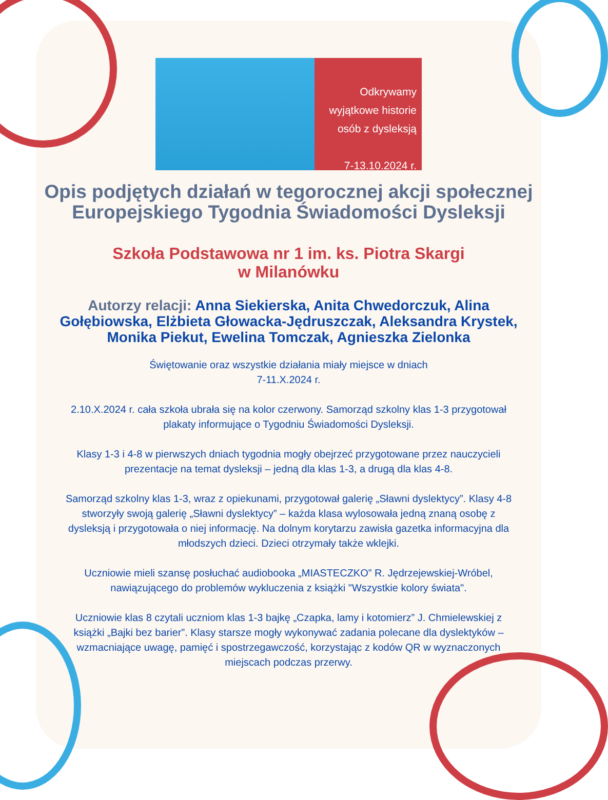Odkrywamy
wyjątkowe historie
osób z dysleksją
7-13.10.2024 r.
Opis podjętych działań w tegorocznej akcji społecznej
Europejskiego Tygodnia Świadomości Dysleksji
Szkoła Podstawowa nr 1 im. ks. Piotra Skargi
w Milanówku
Autorzy relacji: Anna Siekierska, Anita Chwedorczuk, Alina Gołębiowska, Elżbieta Głowacka-Jędruszczak, Aleksandra Krystek, Monika Piekut, Ewelina Tomczak, Agnieszka Zielonka
Świętowanie oraz wszystkie działania miały miejsce w dniach
7-11.X.2024 r.
2.10.X.2024 r. cała szkoła ubrała się na kolor czerwony. Samorząd szkolny klas 1-3 przygotował plakaty informujące o Tygodniu Świadomości Dysleksji.
Klasy 1-3 i 4-8 w pierwszych dniach tygodnia mogły obejrzeć przygotowane przez nauczycieli prezentacje na temat dysleksji – jedną dla klas 1-3, a drugą dla klas 4-8.
Samorząd szkolny klas 1-3, wraz z opiekunami, przygotował galerię „Sławni dyslektycy”. Klasy 4-8 stworzyły swoją galerię „Sławni dyslektycy” – każda klasa wylosowała jedną znaną osobę z dysleksją i przygotowała o niej informację. Na dolnym korytarzu zawisła gazetka informacyjna dla młodszych dzieci. Dzieci otrzymały także wklejki.
Uczniowie mieli szansę posłuchać audiobooka „MIASTECZKO” R. Jędrzejewskiej-Wróbel, nawiązującego do problemów wykluczenia z książki "Wszystkie kolory świata".
Uczniowie klas 8 czytali uczniom klas 1-3 bajkę „Czapka, lamy i kotomierz” J. Chmielewskiej z książki „Bajki bez barier”. Klasy starsze mogły wykonywać zadania polecane dla dyslektyków – wzmacniające uwagę, pamięć i spostrzegawczość, korzystając z kodów QR w wyznaczonych miejscach podczas przerwy.